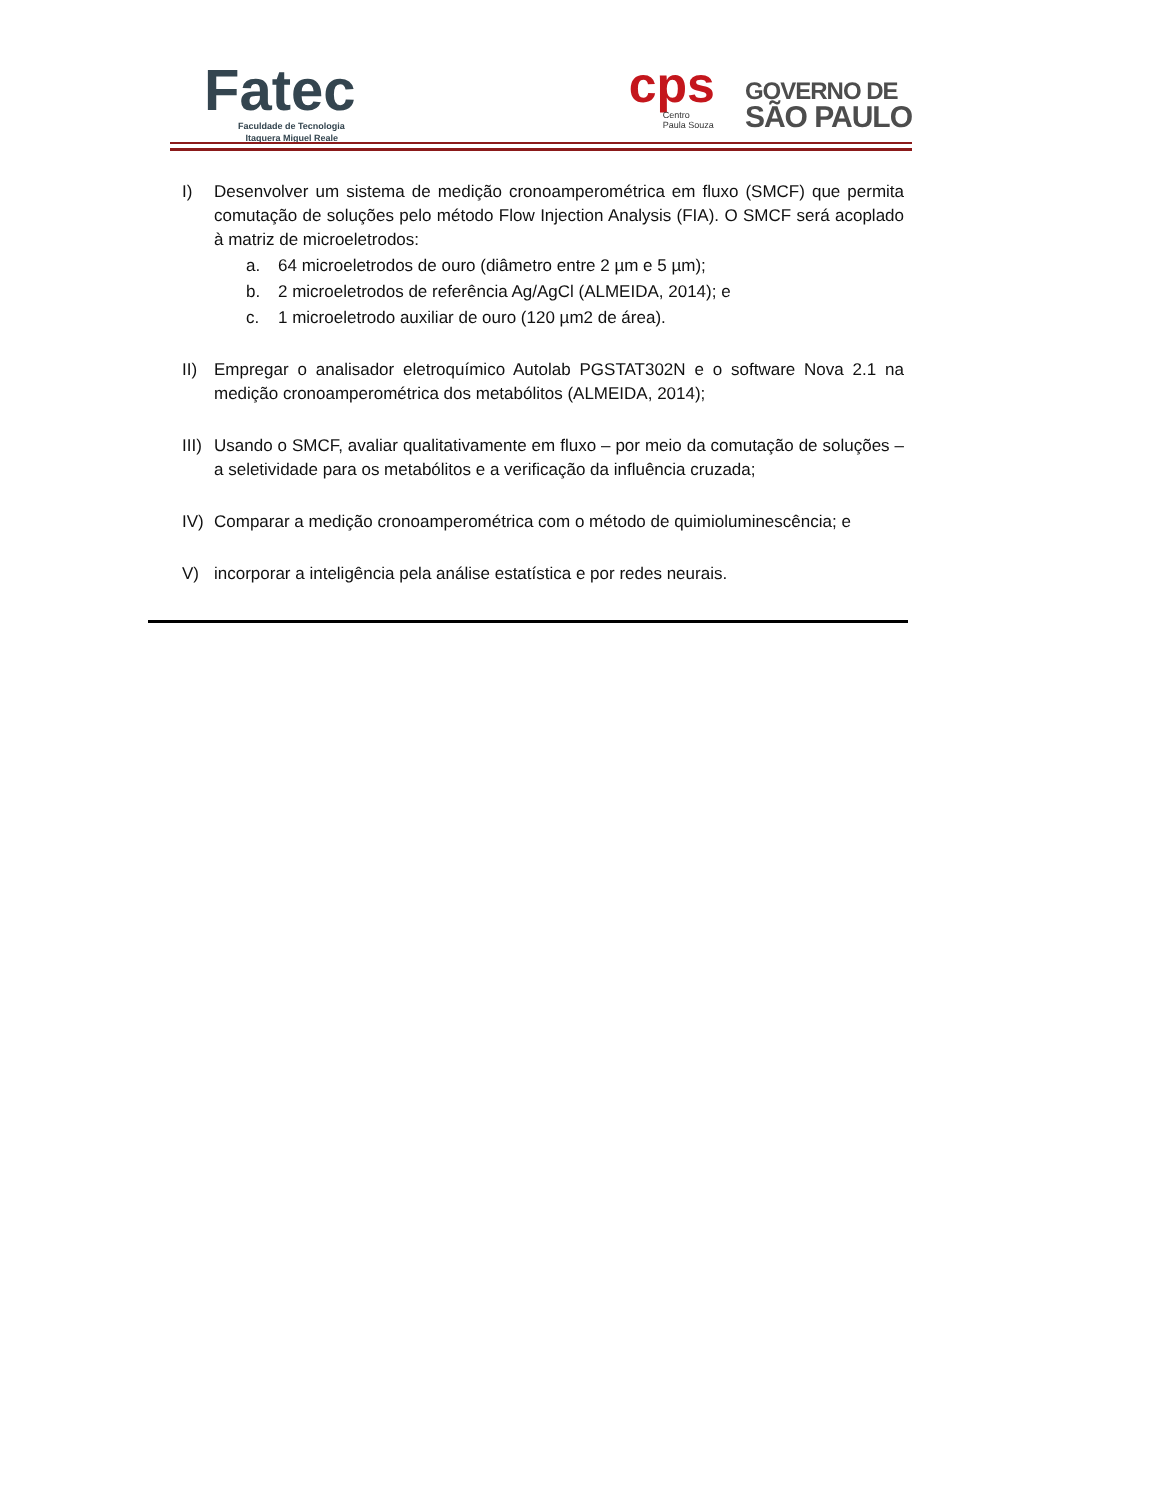Fatec
Faculdade de Tecnologia
Itaquera Miguel Reale
cps
Centro
Paula Souza
GOVERNO DE
SÃO PAULO
I) Desenvolver um sistema de medição cronoamperométrica em fluxo (SMCF) que permita comutação de soluções pelo método Flow Injection Analysis (FIA). O SMCF será acoplado à matriz de microeletrodos:
a. 64 microeletrodos de ouro (diâmetro entre 2 µm e 5 µm);
b. 2 microeletrodos de referência Ag/AgCl (ALMEIDA, 2014); e
c. 1 microeletrodo auxiliar de ouro (120 µm2 de área).
II) Empregar o analisador eletroquímico Autolab PGSTAT302N e o software Nova 2.1 na medição cronoamperométrica dos metabólitos (ALMEIDA, 2014);
III)
Usando o SMCF, avaliar qualitativamente em fluxo – por meio da comutação de soluções – a seletividade para os metabólitos e a verificação da influência cruzada;
IV) Comparar a medição cronoamperométrica com o método de quimioluminescência; e
V) incorporar a inteligência pela análise estatística e por redes neurais.